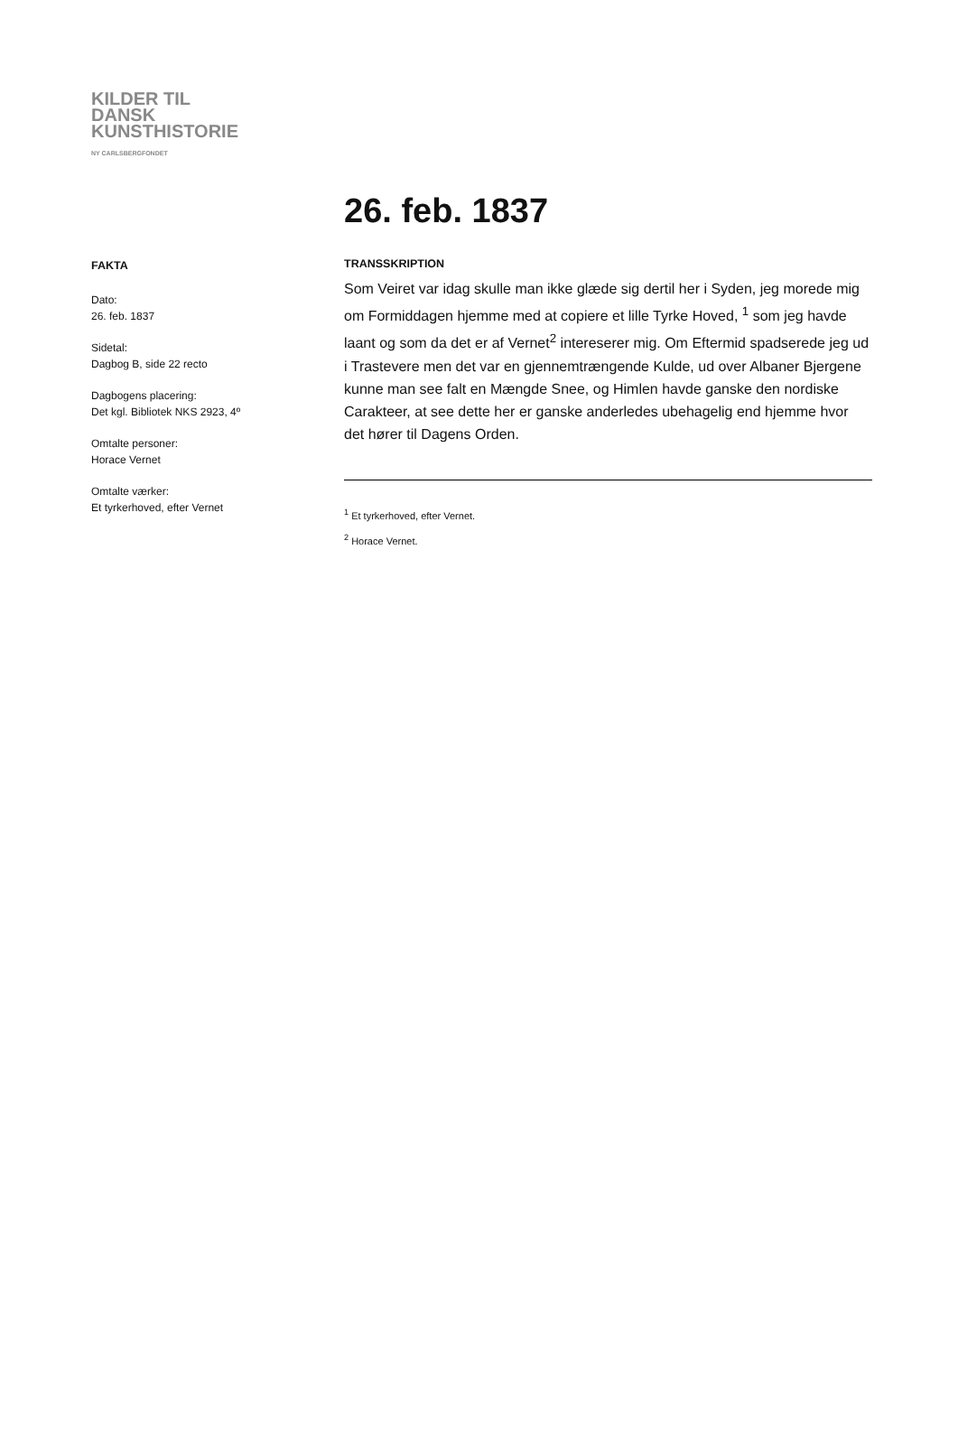KILDER TIL
DANSK
KUNSTHISTORIE
NY CARLSBERGFONDET
26. feb. 1837
FAKTA
Dato:
26. feb. 1837
Sidetal:
Dagbog B, side 22 recto
Dagbogens placering:
Det kgl. Bibliotek NKS 2923, 4º
Omtalte personer:
Horace Vernet
Omtalte værker:
Et tyrkerhoved, efter Vernet
TRANSSKRIPTION
Som Veiret var idag skulle man ikke glæde sig dertil her i Syden, jeg morede mig om Formiddagen hjemme med at copiere et lille Tyrke Hoved, <sup>1</sup> som jeg havde laant og som da det er af Vernet<sup>2</sup> intereserer mig. Om Eftermid spadserede jeg ud i Trastevere men det var en gjennemtrængende Kulde, ud over Albaner Bjergene kunne man see falt en Mængde Snee, og Himlen havde ganske den nordiske Carakteer, at see dette her er ganske anderledes ubehagelig end hjemme hvor det hører til Dagens Orden.
<sup>1</sup> Et tyrkerhoved, efter Vernet.
<sup>2</sup> Horace Vernet.